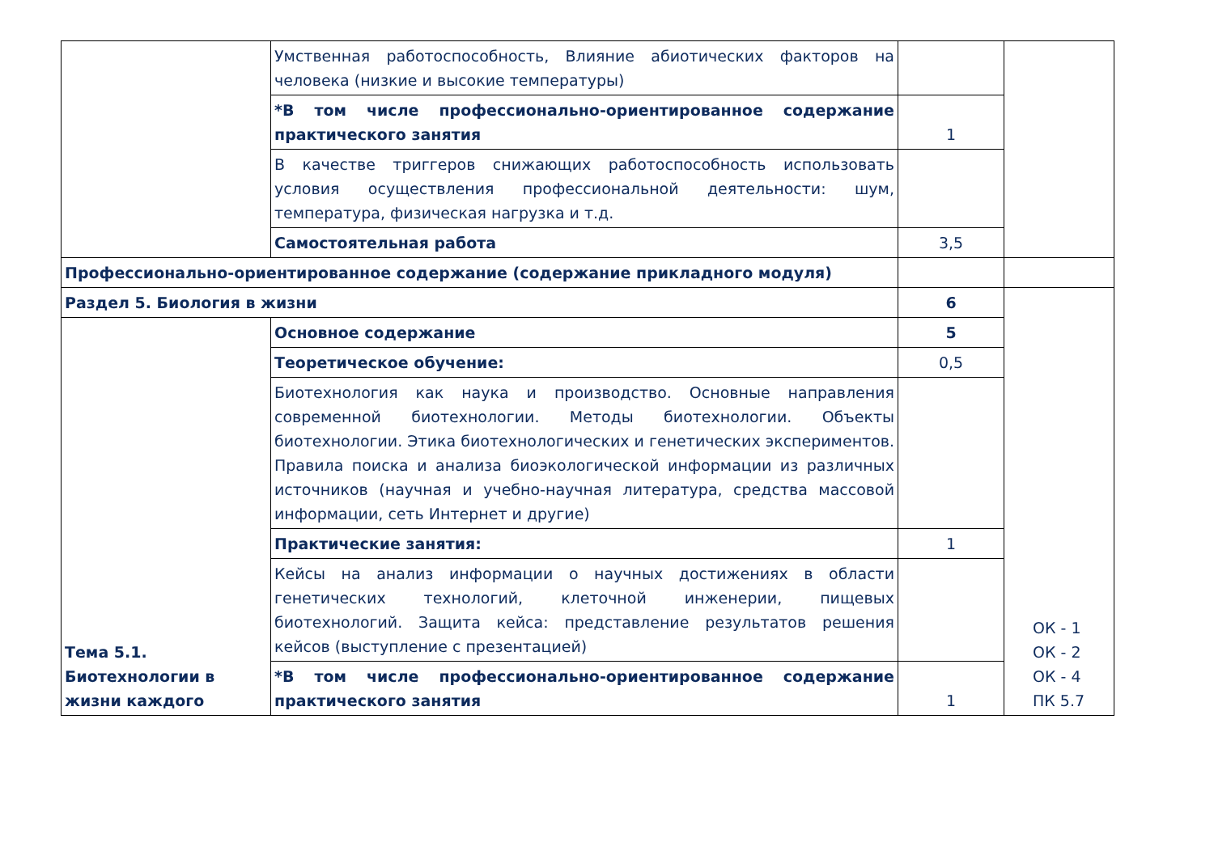| | Умственная работоспособность, Влияние абиотических факторов на человека (низкие и высокие температуры) | | |
| | *В том числе профессионально-ориентированное содержание практического занятия | 1 | |
| | В качестве триггеров снижающих работоспособность использовать условия осуществления профессиональной деятельности: шум, температура, физическая нагрузка и т.д. | | |
| | Самостоятельная работа | 3,5 | |
| Профессионально-ориентированное содержание (содержание прикладного модуля) | | | |
| Раздел 5. Биология в жизни | | 6 | ОК - 1 ОК - 2 ОК - 4 ПК 5.7 |
| Тема 5.1. Биотехнологии в жизни каждого | Основное содержание | 5 | |
| | Теоретическое обучение: | 0,5 | |
| | Биотехнология как наука и производство. Основные направления современной биотехнологии. Методы биотехнологии. Объекты биотехнологии. Этика биотехнологических и генетических экспериментов. Правила поиска и анализа биоэкологической информации из различных источников (научная и учебно-научная литература, средства массовой информации, сеть Интернет и другие) | | |
| | Практические занятия: | 1 | |
| | Кейсы на анализ информации о научных достижениях в области генетических технологий, клеточной инженерии, пищевых биотехнологий. Защита кейса: представление результатов решения кейсов (выступление с презентацией) | | |
| | *В том числе профессионально-ориентированное содержание практического занятия | 1 | |